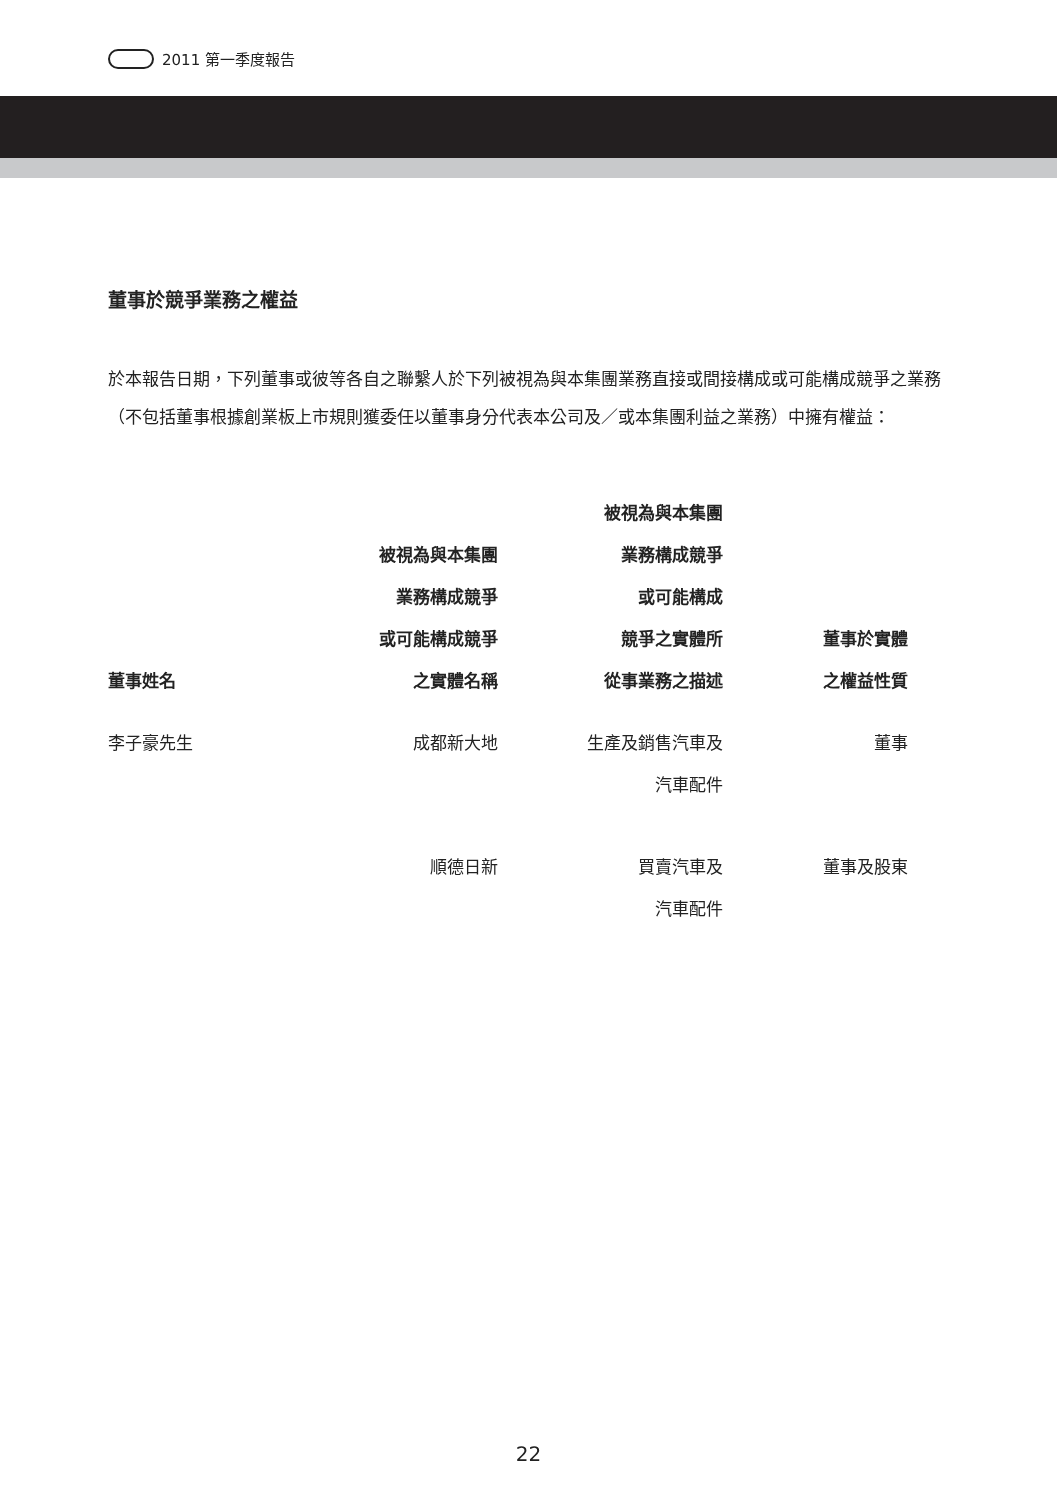2011 第一季度報告
董事於競爭業務之權益
於本報告日期，下列董事或彼等各自之聯繫人於下列被視為與本集團業務直接或間接構成或可能構成競爭之業務（不包括董事根據創業板上市規則獲委任以董事身分代表本公司及／或本集團利益之業務）中擁有權益：
| 董事姓名 | 被視為與本集團 業務構成競爭 或可能構成競爭 之實體名稱 | 被視為與本集團 業務構成競爭 或可能構成 競爭之實體所 從事業務之描述 | 董事於實體 之權益性質 |
| --- | --- | --- | --- |
| 李子豪先生 | 成都新大地 | 生產及銷售汽車及 汽車配件 | 董事 |
| | 順德日新 | 買賣汽車及 汽車配件 | 董事及股東 |
22